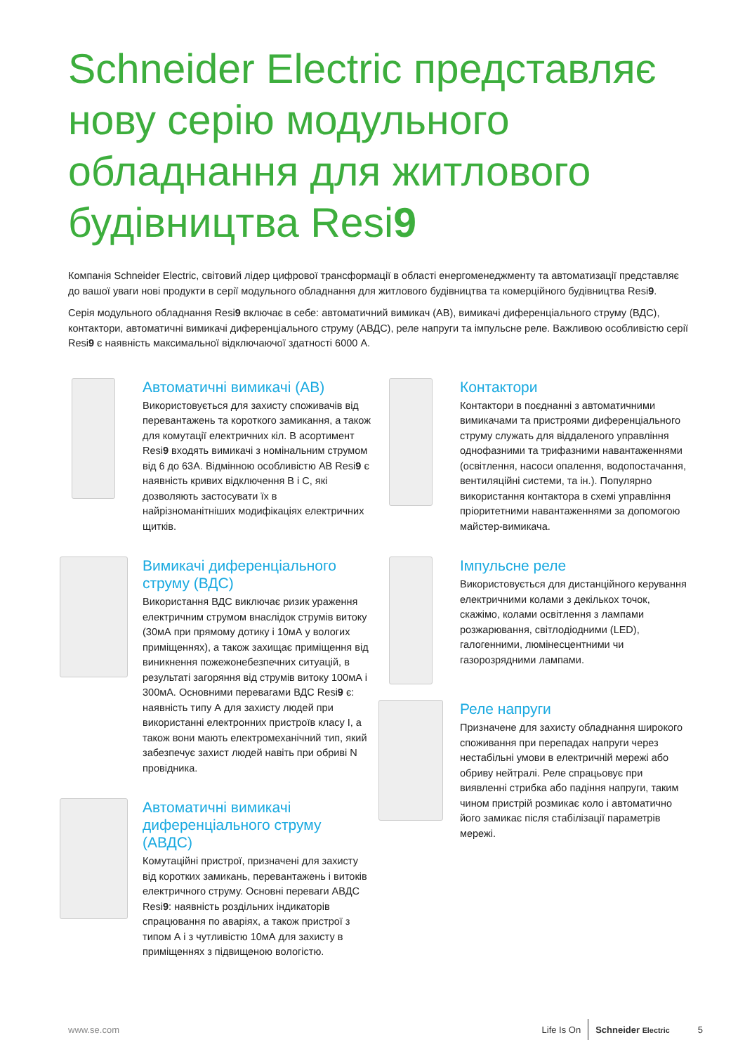Schneider Electric представляє нову серію модульного обладнання для житлового будівництва Resi9
Компанія Schneider Electric, світовий лідер цифрової трансформації в області енергоменеджменту та автоматизації представляє до вашої уваги нові продукти в серії модульного обладнання для житлового будівництва та комерційного будівництва Resi9.
Серія модульного обладнання Resi9 включає в себе: автоматичний вимикач (АВ), вимикачі диференціального струму (ВДС), контактори, автоматичні вимикачі диференціального струму (АВДС), реле напруги та імпульсне реле. Важливою особливістю серії Resi9 є наявність максимальної відключаючої здатності 6000 А.
Автоматичні вимикачі (АВ)
Використовується для захисту споживачів від перевантажень та короткого замикання, а також для комутації електричних кіл. В асортимент Resi9 входять вимикачі з номінальним струмом від 6 до 63А. Відмінною особливістю АВ Resi9 є наявність кривих відключення B і C, які дозволяють застосувати їх в найрізноманітніших модифікаціях електричних щитків.
Вимикачі диференціального струму (ВДС)
Використання ВДС виключає ризик ураження електричним струмом внаслідок струмів витоку (30мА при прямому дотику і 10мА у вологих приміщеннях), а також захищає приміщення від виникнення пожежонебезпечних ситуацій, в результаті загоряння від струмів витоку 100мА і 300мА. Основними перевагами ВДС Resi9 є: наявність типу А для захисту людей при використанні електронних пристроїв класу I, а також вони мають електромеханічний тип, який забезпечує захист людей навіть при обриві N провідника.
Автоматичні вимикачі диференціального струму (АВДС)
Комутаційні пристрої, призначені для захисту від коротких замикань, перевантажень і витоків електричного струму. Основні переваги АВДС Resi9: наявність роздільних індикаторів спрацювання по аваріях, а також пристрої з типом А і з чутливістю 10мА для захисту в приміщеннях з підвищеною вологістю.
Контактори
Контактори в поєднанні з автоматичними вимикачами та пристроями диференціального струму служать для віддаленого управління однофазними та трифазними навантаженнями (освітлення, насоси опалення, водопостачання, вентиляційні системи, та ін.). Популярно використання контактора в схемі управління пріоритетними навантаженнями за допомогою майстер-вимикача.
Імпульсне реле
Використовується для дистанційного керування електричними колами з декількох точок, скажімо, колами освітлення з лампами розжарювання, світлодіодними (LED), галогенними, люмінесцентними чи газорозрядними лампами.
Реле напруги
Призначене для захисту обладнання широкого споживання при перепадах напруги через нестабільні умови в електричній мережі або обриву нейтралі. Реле спрацьовує при виявленні стрибка або падіння напруги, таким чином пристрій розмикає коло і автоматично його замикає після стабілізації параметрів мережі.
www.se.com Life Is On Schneider Electric 5